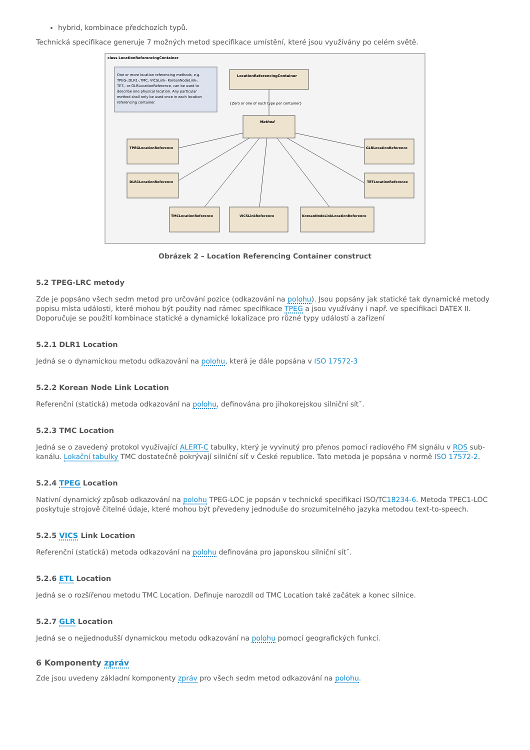hybrid, kombinace předchozích typů.
Technická specifikace generuje 7 možných metod specifikace umístění, které jsou využívány po celém světě.
class LocationReferencingContainer
One or more location referencing methods, e.g.
TPEG-,DLR1-,TMC, VICSLink- KoreanNodeLink-,
TET-, or GLRLocationReference, can be used to
describe one physical location. Any particular
method shall only be used once in each location
referencing container.
LocationReferencingContainer
{Zero or one of each type per container}
Method
TPEGLocationReference
DLR1LocationReference
TMCLocationReference
VICSLinkReference
KoreanNodeLinkLocationReference
GLRLocationReference
TETLocationReference
Obrázek 2 – Location Referencing Container construct
5.2 TPEG-LRC metody
Zde je popsáno všech sedm metod pro určování pozice (odkazování na polohu). Jsou popsány jak statické tak dynamické metody popisu místa události, které mohou být použity nad rámec specifikace TPEG a jsou využívány i např. ve specifikaci DATEX II. Doporučuje se použití kombinace statické a dynamické lokalizace pro různé typy událostí a zařízení
5.2.1 DLR1 Location
Jedná se o dynamickou metodu odkazování na polohu, která je dále popsána v ISO 17572-3
5.2.2 Korean Node Link Location
Referenční (statická) metoda odkazování na polohu, definována pro jihokorejskou silniční sítˇ.
5.2.3 TMC Location
Jedná se o zavedený protokol využívající ALERT-C tabulky, který je vyvinutý pro přenos pomocí radiového FM signálu v RDS sub-kanálu. Lokační tabulky TMC dostatečně pokrývají silniční síť v České republice. Tato metoda je popsána v normě ISO 17572-2.
5.2.4 TPEG Location
Nativní dynamický způsob odkazování na polohu TPEG-LOC je popsán v technické specifikaci ISO/TC18234-6. Metoda TPEC1-LOC poskytuje strojově čitelné údaje, které mohou být převedeny jednoduše do srozumitelného jazyka metodou text-to-speech.
5.2.5 VICS Link Location
Referenční (statická) metoda odkazování na polohu definována pro japonskou silniční sítˇ.
5.2.6 ETL Location
Jedná se o rozšířenou metodu TMC Location. Definuje narozdíl od TMC Location také začátek a konec silnice.
5.2.7 GLR Location
Jedná se o nejjednodušší dynamickou metodu odkazování na polohu pomocí geografických funkcí.
6 Komponenty zpráv
Zde jsou uvedeny základní komponenty zpráv pro všech sedm metod odkazování na polohu.